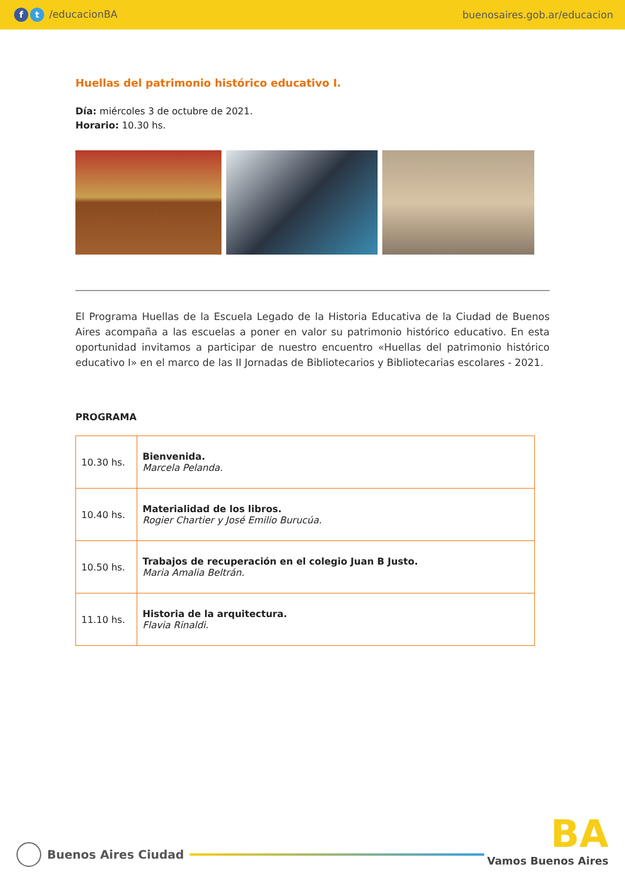ft /educacionBA buenosaires.gob.ar/educacion
Huellas del patrimonio histórico educativo I.
Día: miércoles 3 de octubre de 2021.
Horario: 10.30 hs.
El Programa Huellas de la Escuela Legado de la Historia Educativa de la Ciudad de Buenos Aires acompaña a las escuelas a poner en valor su patrimonio histórico educativo. En esta oportunidad invitamos a participar de nuestro encuentro «Huellas del patrimonio histórico educativo I» en el marco de las II Jornadas de Bibliotecarios y Bibliotecarias escolares - 2021.
PROGRAMA
| 10.30 hs. | Bienvenida. Marcela Pelanda. |
| 10.40 hs. | Materialidad de los libros. Rogier Chartier y José Emilio Burucúa. |
| 10.50 hs. | Trabajos de recuperación en el colegio Juan B Justo. Maria Amalia Beltrán. |
| 11.10 hs. | Historia de la arquitectura. Flavia Rinaldi. |
Buenos Aires Ciudad
BA
Vamos Buenos Aires